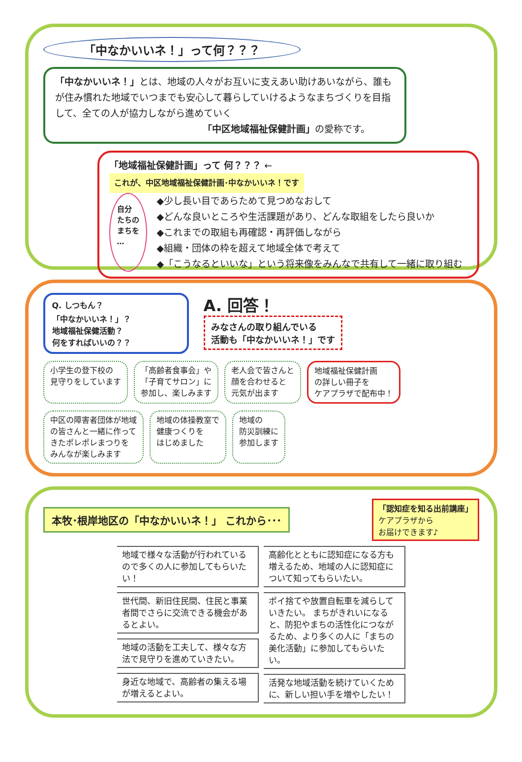「中なかいいネ！」って何？？？
「中なかいいネ！」とは、地域の人々がお互いに支えあい助けあいながら、誰もが住み慣れた地域でいつまでも安心して暮らしていけるようなまちづくりを目指して、全ての人が協力しながら進めていく
「中区地域福祉保健計画」の愛称です。
「地域福祉保健計画」って 何？？？ ← これが、中区地域福祉保健計画･中なかいいネ！です
自分
たちの
まちを
…
◆少し長い目であらためて見つめなおして
◆どんな良いところや生活課題があり、どんな取組をしたら良いか
◆これまでの取組も再確認・再評価しながら
◆組織・団体の枠を超えて地域全体で考えて
◆「こうなるといいな」という将来像をみんなで共有して一緒に取り組む
Q. しつもん？
「中なかいいネ！」？
地域福祉保健活動？
何をすればいいの？？
A. 回答！
みなさんの取り組んでいる
活動も「中なかいいネ！」です
小学生の登下校の
見守りをしています
「高齢者食事会」や
「子育てサロン」に
参加し、楽しみます
老人会で皆さんと
顔を合わせると
元気が出ます
地域福祉保健計画
の詳しい冊子を
ケアプラザで配布中！
中区の障害者団体が地域
の皆さんと一緒に作って
きたポレポレまつりを
みんなが楽しみます
地域の体操教室で
健康つくりを
はじめました
地域の
防災訓練に
参加します
本牧･根岸地区の「中なかいいネ！」 これから･･･
「認知症を知る出前講座」
ケアプラザから
お届けできます♪
地域で様々な活動が行われているので多くの人に参加してもらいたい！
世代間、新旧住民間、住民と事業者間でさらに交流できる機会があるとよい。
地域の活動を工夫して、様々な方法で見守りを進めていきたい。
身近な地域で、高齢者の集える場が増えるとよい。
高齢化とともに認知症になる方も増えるため、地域の人に認知症について知ってもらいたい。
ポイ捨てや放置自転車を減らしていきたい。 まちがきれいになると、防犯やまちの活性化につながるため、より多くの人に「まちの美化活動」に参加してもらいたい。
活発な地域活動を続けていくために、新しい担い手を増やしたい！